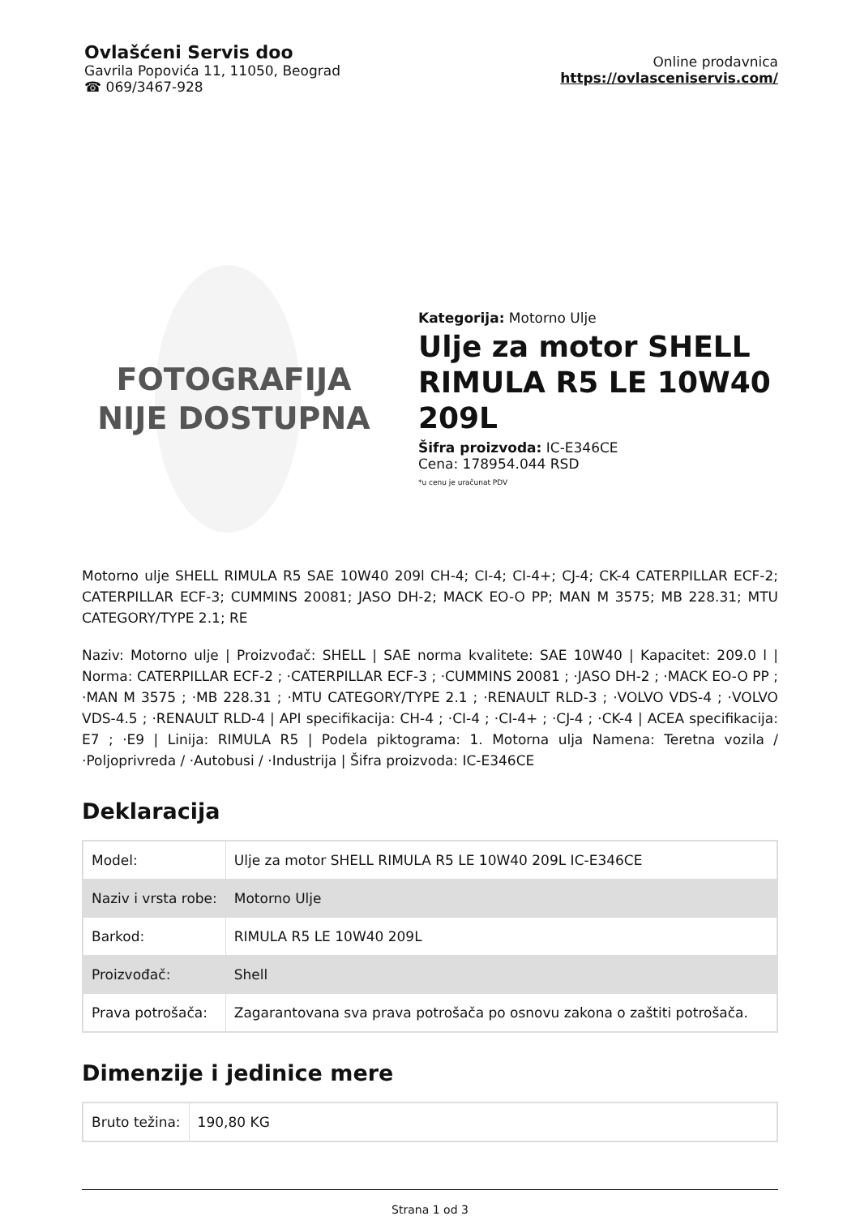Ovlašćeni Servis doo
Gavrila Popovića 11, 11050, Beograd
☎ 069/3467-928
Online prodavnica
https://ovlasceniservis.com/
FOTOGRAFIJA
NIJE DOSTUPNA
Kategorija: Motorno Ulje
Ulje za motor SHELL RIMULA R5 LE 10W40 209L
Šifra proizvoda: IC-E346CE
Cena: 178954.044 RSD
*u cenu je uračunat PDV
Motorno ulje SHELL RIMULA R5 SAE 10W40 209l CH-4; CI-4; CI-4+; CJ-4; CK-4 CATERPILLAR ECF-2; CATERPILLAR ECF-3; CUMMINS 20081; JASO DH-2; MACK EO-O PP; MAN M 3575; MB 228.31; MTU CATEGORY/TYPE 2.1; RE
Naziv: Motorno ulje | Proizvođač: SHELL | SAE norma kvalitete: SAE 10W40 | Kapacitet: 209.0 l | Norma: CATERPILLAR ECF-2 ; ·CATERPILLAR ECF-3 ; ·CUMMINS 20081 ; ·JASO DH-2 ; ·MACK EO-O PP ; ·MAN M 3575 ; ·MB 228.31 ; ·MTU CATEGORY/TYPE 2.1 ; ·RENAULT RLD-3 ; ·VOLVO VDS-4 ; ·VOLVO VDS-4.5 ; ·RENAULT RLD-4 | API specifikacija: CH-4 ; ·CI-4 ; ·CI-4+ ; ·CJ-4 ; ·CK-4 | ACEA specifikacija: E7 ; ·E9 | Linija: RIMULA R5 | Podela piktograma: 1. Motorna ulja Namena: Teretna vozila / ·Poljoprivreda / ·Autobusi / ·Industrija | Šifra proizvoda: IC-E346CE
Deklaracija
| Model: | Ulje za motor SHELL RIMULA R5 LE 10W40 209L IC-E346CE |
| Naziv i vrsta robe: | Motorno Ulje |
| Barkod: | RIMULA R5 LE 10W40 209L |
| Proizvođač: | Shell |
| Prava potrošača: | Zagarantovana sva prava potrošača po osnovu zakona o zaštiti potrošača. |
Dimenzije i jedinice mere
| Bruto težina: | 190,80 KG |
Strana 1 od 3